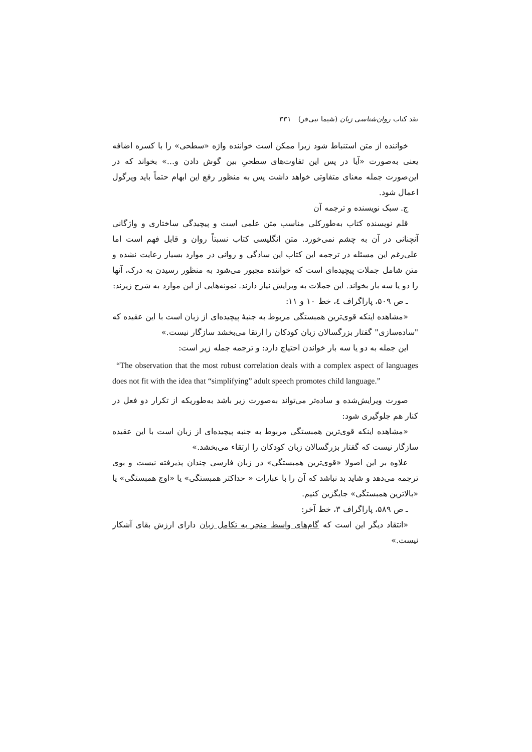نقد کتاب روان‌شناسی زبان (شیما نبی‌فر) ۳۳۱
خواننده از متن استنباط شود زیرا ممکن است خواننده واژه «سطحی» را با کسره اضافه یعنی به‌صورت «آیا در پس این تفاوت‌های سطحیِ بین گوش دادن و...» بخواند که در این‌صورت جمله معنای متفاوتی خواهد داشت پس به منظور رفع این ابهام حتماً باید ویرگول اعمال شود.
ج. سبک نویسنده و ترجمه آن
قلم نویسنده کتاب به‌طورکلی مناسب متن علمی است و پیچیدگی ساختاری و واژگانی آنچنانی در آن به چشم نمی‌خورد. متن انگلیسی کتاب نسبتاً روان و قابل فهم است اما علی‌رغم این مسئله در ترجمه این کتاب این سادگی و روانی در موارد بسیار رعایت نشده و متن شامل جملات پیچیده‌ای است که خواننده مجبور می‌شود به منظور رسیدن به درک، آنها را دو یا سه بار بخواند. این جملات به ویرایش نیاز دارند. نمونه‌هایی از این موارد به شرح زیرند:
ـ ص ۵۰۹، پاراگراف ٤، خط ۱۰ و ۱۱:
«مشاهده اینکه قوی‌ترین همبستگی مربوط به جنبهٔ پیچیده‌ای از زبان است با این عقیده که "ساده‌سازی" گفتار بزرگسالان زبان کودکان را ارتقا می‌بخشد سازگار نیست.»
این جمله به دو یا سه بار خواندن احتیاج دارد: و ترجمه جمله زیر است:
“The observation that the most robust correlation deals with a complex aspect of languages does not fit with the idea that “simplifying” adult speech promotes child language.”
صورت ویرایش‌شده و ساده‌تر می‌تواند به‌صورت زیر باشد به‌طوریکه از تکرار دو فعل در کنار هم جلوگیری شود:
«مشاهده اینکه قوی‌ترین همبستگی مربوط به جنبه پیچیده‌ای از زبان است با این عقیده سازگار نیست که گفتار بزرگسالان زبان کودکان را ارتقاء می‌بخشد.»
علاوه بر این اصولا «قوی‌ترین همبستگی» در زبان فارسی چندان پذیرفته نیست و بوی ترجمه می‌دهد و شاید بد نباشد که آن را با عبارات « حداکثر همبستگی» یا «اوج همبستگی» یا «بالاترین همبستگی» جایگزین کنیم.
ـ ص ۵۸۹، پاراگراف ۳، خط آخر:
«انتقاد دیگر این است که گام‌های واسط منجر به تکامل زبان دارای ارزش بقای آشکار نیست.»